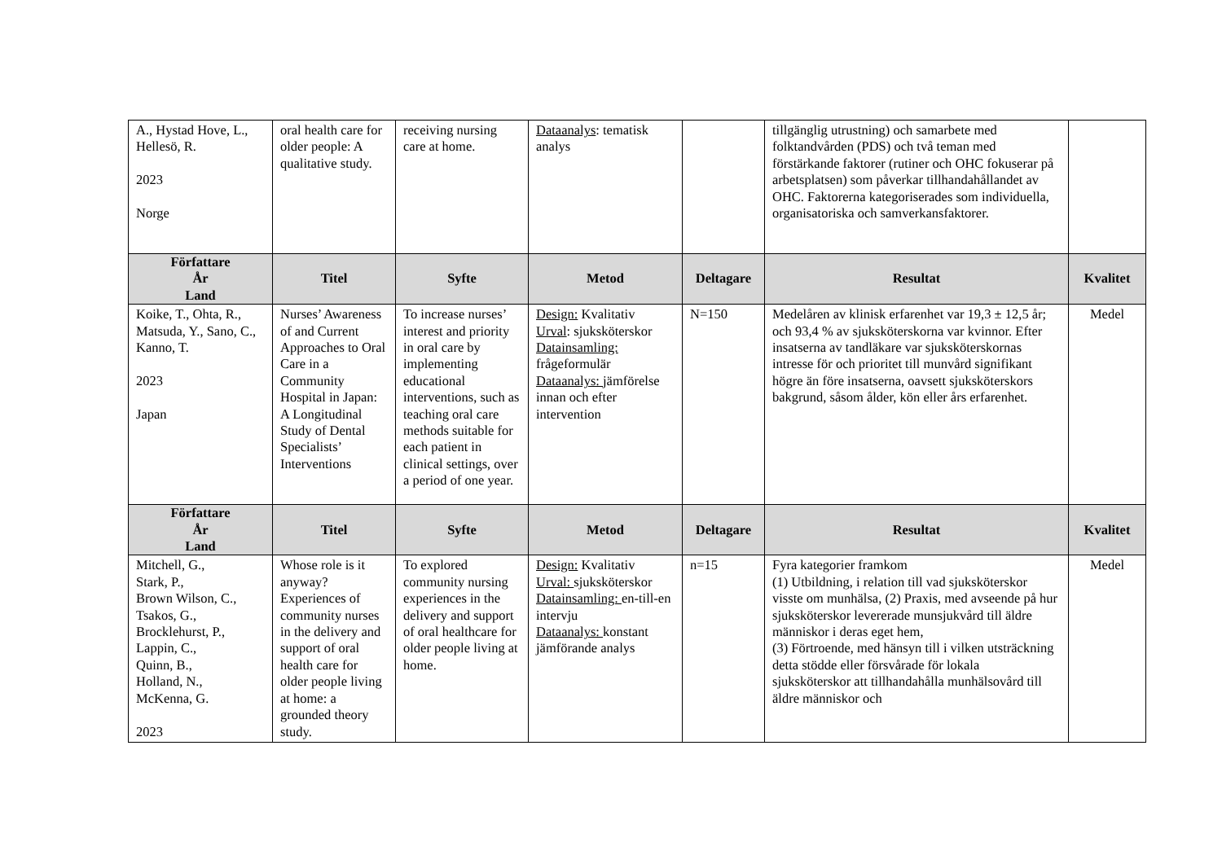| A., Hystad Hove, L., Hellesö, R. 2023 Norge | oral health care for older people: A qualitative study. | receiving nursing care at home. | Dataanalys : tematisk analys | | tillgänglig utrustning) och samarbete med folktandvården (PDS) och två teman med förstärkande faktorer (rutiner och OHC fokuserar på arbetsplatsen) som påverkar tillhandahållandet av OHC. Faktorerna kategoriserades som individuella, organisatoriska och samverkansfaktorer. | |
| Författare År Land | Titel | Syfte | Metod | Deltagare | Resultat | Kvalitet |
| Koike, T., Ohta, R., Matsuda, Y., Sano, C., Kanno, T. 2023 Japan | Nurses’ Awareness of and Current Approaches to Oral Care in a Community Hospital in Japan: A Longitudinal Study of Dental Specialists’ Interventions | To increase nurses’ interest and priority in oral care by implementing educational interventions, such as teaching oral care methods suitable for each patient in clinical settings, over a period of one year. | Design: Kvalitativ Urval : sjuksköterskor Datainsamling: frågeformulär Dataanalys: jämförelse innan och efter intervention | N=150 | Medelåren av klinisk erfarenhet var 19,3 ± 12,5 år; och 93,4 % av sjuksköterskorna var kvinnor. Efter insatserna av tandläkare var sjuksköterskornas intresse för och prioritet till munvård signifikant högre än före insatserna, oavsett sjuksköterskors bakgrund, såsom ålder, kön eller års erfarenhet. | Medel |
| Författare År Land | Titel | Syfte | Metod | Deltagare | Resultat | Kvalitet |
| Mitchell, G., Stark, P., Brown Wilson, C., Tsakos, G., Brocklehurst, P., Lappin, C., Quinn, B., Holland, N., McKenna, G. 2023 | Whose role is it anyway? Experiences of community nurses in the delivery and support of oral health care for older people living at home: a grounded theory study. | To explored community nursing experiences in the delivery and support of oral healthcare for older people living at home. | Design: Kvalitativ Urval: sjuksköterskor Datainsamling: en-till-en intervju Dataanalys: konstant jämförande analys | n=15 | Fyra kategorier framkom (1) Utbildning, i relation till vad sjuksköterskor visste om munhälsa, (2) Praxis, med avseende på hur sjuksköterskor levererade munsjukvård till äldre människor i deras eget hem, (3) Förtroende, med hänsyn till i vilken utsträckning detta stödde eller försvårade för lokala sjuksköterskor att tillhandahålla munhälsovård till äldre människor och | Medel |